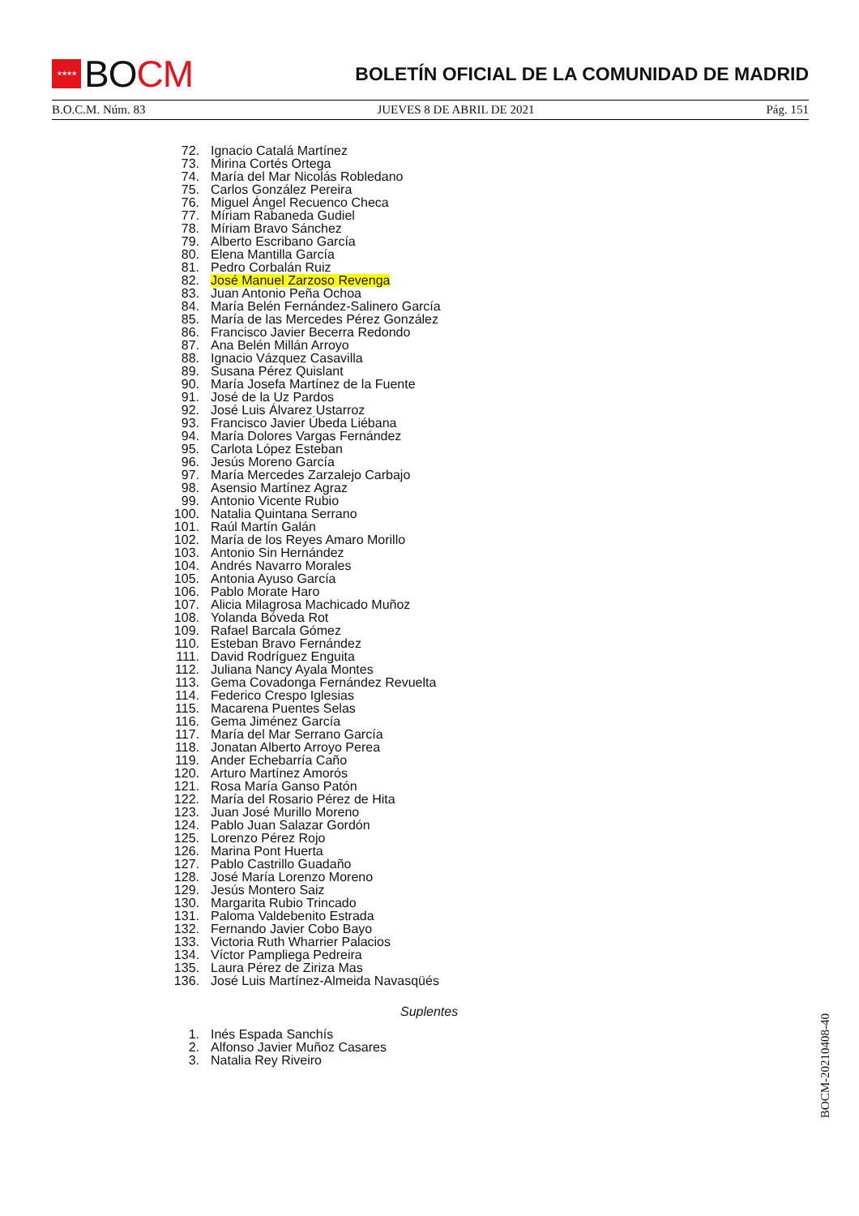★★★★
BO CM
BOLETÍN OFICIAL DE LA COMUNIDAD DE MADRID
B.O.C.M. Núm. 83 JUEVES 8 DE ABRIL DE 2021 Pág. 151
72. Ignacio Catalá Martínez
73. Mirina Cortés Ortega
74. María del Mar Nicolás Robledano
75. Carlos González Pereira
76. Miguel Ángel Recuenco Checa
77. Míriam Rabaneda Gudiel
78. Míriam Bravo Sánchez
79. Alberto Escribano García
80. Elena Mantilla García
81. Pedro Corbalán Ruiz
82. José Manuel Zarzoso Revenga
83. Juan Antonio Peña Ochoa
84. María Belén Fernández-Salinero García
85. María de las Mercedes Pérez González
86. Francisco Javier Becerra Redondo
87. Ana Belén Millán Arroyo
88. Ignacio Vázquez Casavilla
89. Susana Pérez Quislant
90. María Josefa Martínez de la Fuente
91. José de la Uz Pardos
92. José Luis Álvarez Ustarroz
93. Francisco Javier Úbeda Liébana
94. María Dolores Vargas Fernández
95. Carlota López Esteban
96. Jesús Moreno García
97. María Mercedes Zarzalejo Carbajo
98. Asensio Martínez Agraz
99. Antonio Vicente Rubio
100. Natalia Quintana Serrano
101. Raúl Martín Galán
102. María de los Reyes Amaro Morillo
103. Antonio Sin Hernández
104. Andrés Navarro Morales
105. Antonia Ayuso García
106. Pablo Morate Haro
107. Alicia Milagrosa Machicado Muñoz
108. Yolanda Bóveda Rot
109. Rafael Barcala Gómez
110. Esteban Bravo Fernández
111. David Rodríguez Enguita
112. Juliana Nancy Ayala Montes
113. Gema Covadonga Fernández Revuelta
114. Federico Crespo Iglesias
115. Macarena Puentes Selas
116. Gema Jiménez García
117. María del Mar Serrano García
118. Jonatan Alberto Arroyo Perea
119. Ander Echebarría Caño
120. Arturo Martínez Amorós
121. Rosa María Ganso Patón
122. María del Rosario Pérez de Hita
123. Juan José Murillo Moreno
124. Pablo Juan Salazar Gordón
125. Lorenzo Pérez Rojo
126. Marina Pont Huerta
127. Pablo Castrillo Guadaño
128. José María Lorenzo Moreno
129. Jesús Montero Saiz
130. Margarita Rubio Trincado
131. Paloma Valdebenito Estrada
132. Fernando Javier Cobo Bayo
133. Victoria Ruth Wharrier Palacios
134. Víctor Pampliega Pedreira
135. Laura Pérez de Ziriza Mas
136. José Luis Martínez-Almeida Navasqüés
Suplentes
1. Inés Espada Sanchís
2. Alfonso Javier Muñoz Casares
3. Natalia Rey Riveiro
BOCM-20210408-40